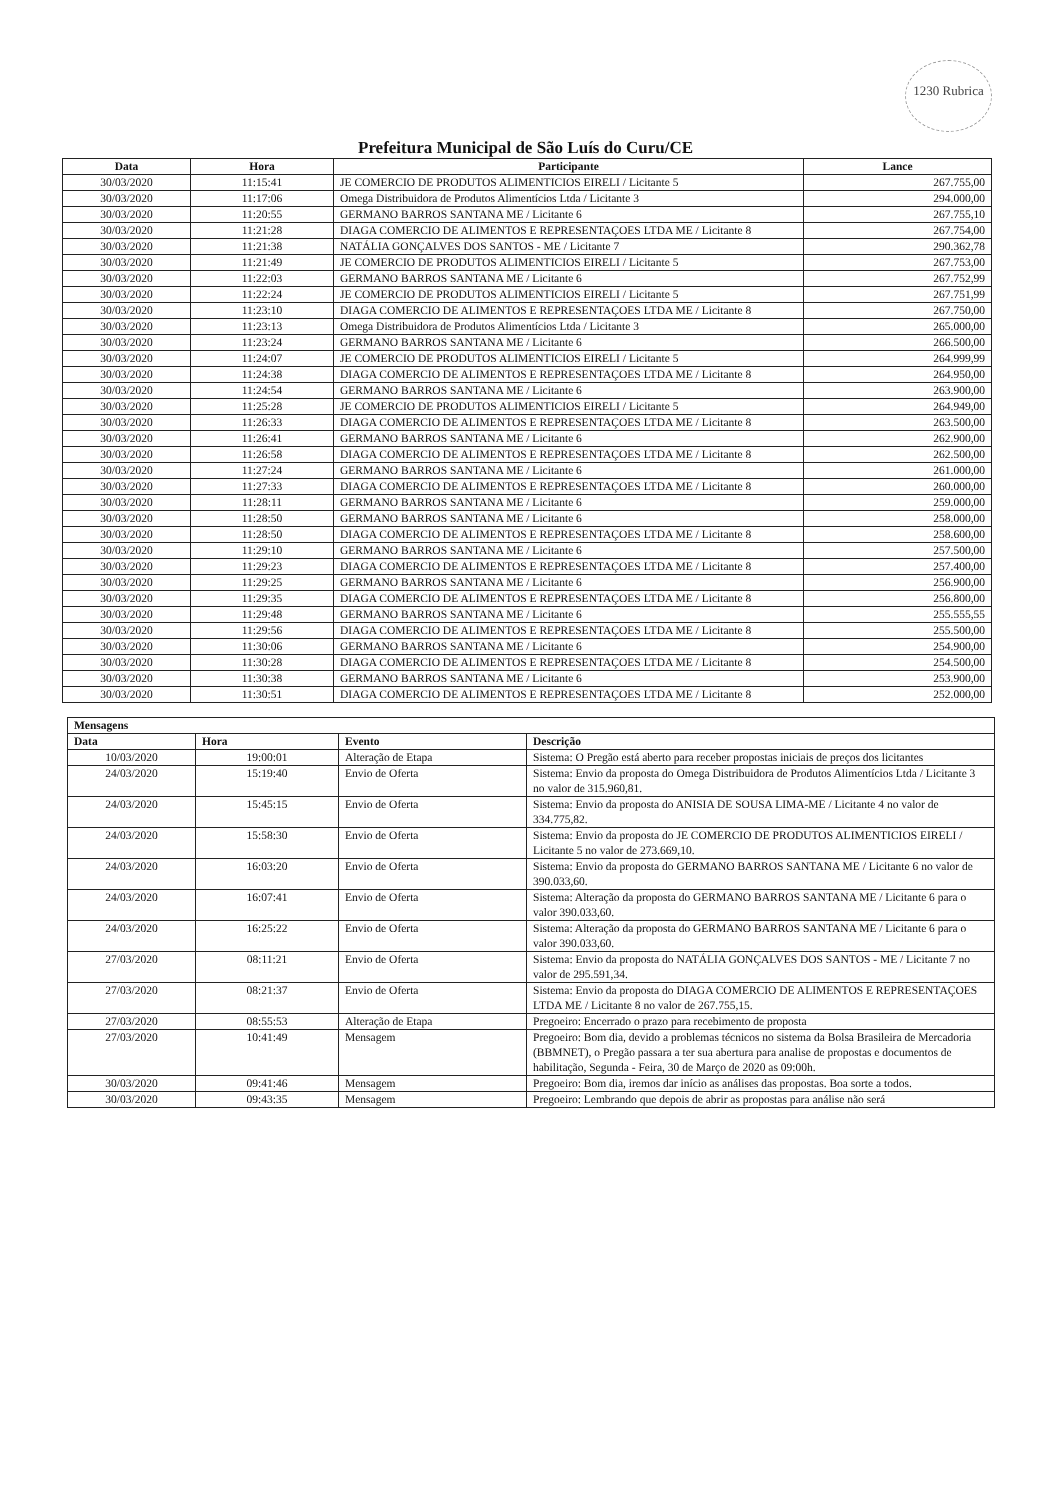1230 Rubrica
Prefeitura Municipal de São Luís do Curu/CE
| Data | Hora | Participante | Lance |
| --- | --- | --- | --- |
| 30/03/2020 | 11:15:41 | JE COMERCIO DE PRODUTOS ALIMENTICIOS EIRELI / Licitante 5 | 267.755,00 |
| 30/03/2020 | 11:17:06 | Omega Distribuidora de Produtos Alimentícios Ltda / Licitante 3 | 294.000,00 |
| 30/03/2020 | 11:20:55 | GERMANO BARROS SANTANA ME / Licitante 6 | 267.755,10 |
| 30/03/2020 | 11:21:28 | DIAGA COMERCIO DE ALIMENTOS E REPRESENTAÇOES LTDA ME / Licitante 8 | 267.754,00 |
| 30/03/2020 | 11:21:38 | NATÁLIA GONÇALVES DOS SANTOS - ME / Licitante 7 | 290.362,78 |
| 30/03/2020 | 11:21:49 | JE COMERCIO DE PRODUTOS ALIMENTICIOS EIRELI / Licitante 5 | 267.753,00 |
| 30/03/2020 | 11:22:03 | GERMANO BARROS SANTANA ME / Licitante 6 | 267.752,99 |
| 30/03/2020 | 11:22:24 | JE COMERCIO DE PRODUTOS ALIMENTICIOS EIRELI / Licitante 5 | 267.751,99 |
| 30/03/2020 | 11:23:10 | DIAGA COMERCIO DE ALIMENTOS E REPRESENTAÇOES LTDA ME / Licitante 8 | 267.750,00 |
| 30/03/2020 | 11:23:13 | Omega Distribuidora de Produtos Alimentícios Ltda / Licitante 3 | 265.000,00 |
| 30/03/2020 | 11:23:24 | GERMANO BARROS SANTANA ME / Licitante 6 | 266.500,00 |
| 30/03/2020 | 11:24:07 | JE COMERCIO DE PRODUTOS ALIMENTICIOS EIRELI / Licitante 5 | 264.999,99 |
| 30/03/2020 | 11:24:38 | DIAGA COMERCIO DE ALIMENTOS E REPRESENTAÇOES LTDA ME / Licitante 8 | 264.950,00 |
| 30/03/2020 | 11:24:54 | GERMANO BARROS SANTANA ME / Licitante 6 | 263.900,00 |
| 30/03/2020 | 11:25:28 | JE COMERCIO DE PRODUTOS ALIMENTICIOS EIRELI / Licitante 5 | 264.949,00 |
| 30/03/2020 | 11:26:33 | DIAGA COMERCIO DE ALIMENTOS E REPRESENTAÇOES LTDA ME / Licitante 8 | 263.500,00 |
| 30/03/2020 | 11:26:41 | GERMANO BARROS SANTANA ME / Licitante 6 | 262.900,00 |
| 30/03/2020 | 11:26:58 | DIAGA COMERCIO DE ALIMENTOS E REPRESENTAÇOES LTDA ME / Licitante 8 | 262.500,00 |
| 30/03/2020 | 11:27:24 | GERMANO BARROS SANTANA ME / Licitante 6 | 261.000,00 |
| 30/03/2020 | 11:27:33 | DIAGA COMERCIO DE ALIMENTOS E REPRESENTAÇOES LTDA ME / Licitante 8 | 260.000,00 |
| 30/03/2020 | 11:28:11 | GERMANO BARROS SANTANA ME / Licitante 6 | 259.000,00 |
| 30/03/2020 | 11:28:50 | GERMANO BARROS SANTANA ME / Licitante 6 | 258.000,00 |
| 30/03/2020 | 11:28:50 | DIAGA COMERCIO DE ALIMENTOS E REPRESENTAÇOES LTDA ME / Licitante 8 | 258.600,00 |
| 30/03/2020 | 11:29:10 | GERMANO BARROS SANTANA ME / Licitante 6 | 257.500,00 |
| 30/03/2020 | 11:29:23 | DIAGA COMERCIO DE ALIMENTOS E REPRESENTAÇOES LTDA ME / Licitante 8 | 257.400,00 |
| 30/03/2020 | 11:29:25 | GERMANO BARROS SANTANA ME / Licitante 6 | 256.900,00 |
| 30/03/2020 | 11:29:35 | DIAGA COMERCIO DE ALIMENTOS E REPRESENTAÇOES LTDA ME / Licitante 8 | 256.800,00 |
| 30/03/2020 | 11:29:48 | GERMANO BARROS SANTANA ME / Licitante 6 | 255.555,55 |
| 30/03/2020 | 11:29:56 | DIAGA COMERCIO DE ALIMENTOS E REPRESENTAÇOES LTDA ME / Licitante 8 | 255.500,00 |
| 30/03/2020 | 11:30:06 | GERMANO BARROS SANTANA ME / Licitante 6 | 254.900,00 |
| 30/03/2020 | 11:30:28 | DIAGA COMERCIO DE ALIMENTOS E REPRESENTAÇOES LTDA ME / Licitante 8 | 254.500,00 |
| 30/03/2020 | 11:30:38 | GERMANO BARROS SANTANA ME / Licitante 6 | 253.900,00 |
| 30/03/2020 | 11:30:51 | DIAGA COMERCIO DE ALIMENTOS E REPRESENTAÇOES LTDA ME / Licitante 8 | 252.000,00 |
| Mensagens | | | |
| --- | --- | --- | --- |
| Data | Hora | Evento | Descrição |
| 10/03/2020 | 19:00:01 | Alteração de Etapa | Sistema: O Pregão está aberto para receber propostas iniciais de preços dos licitantes |
| 24/03/2020 | 15:19:40 | Envio de Oferta | Sistema: Envio da proposta do Omega Distribuidora de Produtos Alimentícios Ltda / Licitante 3 no valor de 315.960,81. |
| 24/03/2020 | 15:45:15 | Envio de Oferta | Sistema: Envio da proposta do ANISIA DE SOUSA LIMA-ME / Licitante 4 no valor de 334.775,82. |
| 24/03/2020 | 15:58:30 | Envio de Oferta | Sistema: Envio da proposta do JE COMERCIO DE PRODUTOS ALIMENTICIOS EIRELI / Licitante 5 no valor de 273.669,10. |
| 24/03/2020 | 16:03:20 | Envio de Oferta | Sistema: Envio da proposta do GERMANO BARROS SANTANA ME / Licitante 6 no valor de 390.033,60. |
| 24/03/2020 | 16:07:41 | Envio de Oferta | Sistema: Alteração da proposta do GERMANO BARROS SANTANA ME / Licitante 6 para o valor 390.033,60. |
| 24/03/2020 | 16:25:22 | Envio de Oferta | Sistema: Alteração da proposta do GERMANO BARROS SANTANA ME / Licitante 6 para o valor 390.033,60. |
| 27/03/2020 | 08:11:21 | Envio de Oferta | Sistema: Envio da proposta do NATÁLIA GONÇALVES DOS SANTOS - ME / Licitante 7 no valor de 295.591,34. |
| 27/03/2020 | 08:21:37 | Envio de Oferta | Sistema: Envio da proposta do DIAGA COMERCIO DE ALIMENTOS E REPRESENTAÇOES LTDA ME / Licitante 8 no valor de 267.755,15. |
| 27/03/2020 | 08:55:53 | Alteração de Etapa | Pregoeiro: Encerrado o prazo para recebimento de proposta |
| 27/03/2020 | 10:41:49 | Mensagem | Pregoeiro: Bom dia, devido a problemas técnicos no sistema da Bolsa Brasileira de Mercadoria (BBMNET), o Pregão passara a ter sua abertura para analise de propostas e documentos de habilitação, Segunda - Feira, 30 de Março de 2020 as 09:00h. |
| 30/03/2020 | 09:41:46 | Mensagem | Pregoeiro: Bom dia, iremos dar início as análises das propostas. Boa sorte a todos. |
| 30/03/2020 | 09:43:35 | Mensagem | Pregoeiro: Lembrando que depois de abrir as propostas para análise não será |